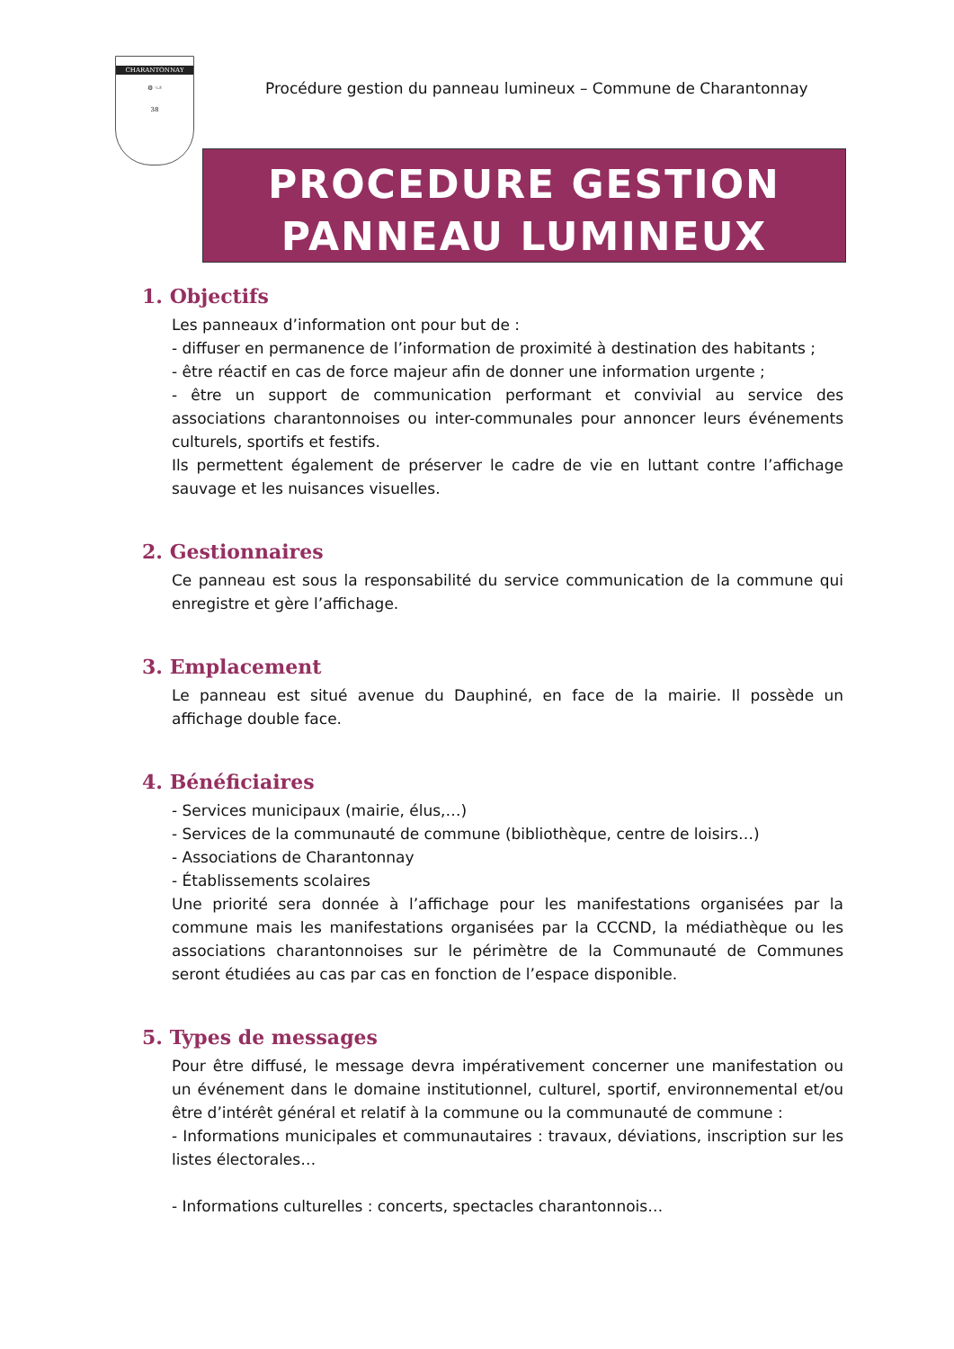CHARANTONNAY
⚙ 𓆛
38
Procédure gestion du panneau lumineux – Commune de Charantonnay
PROCEDURE GESTION
PANNEAU LUMINEUX
1. Objectifs
Les panneaux d’information ont pour but de :
- diffuser en permanence de l’information de proximité à destination des habitants ;
- être réactif en cas de force majeur afin de donner une information urgente ;
- être un support de communication performant et convivial au service des associations charantonnoises ou inter-communales pour annoncer leurs événements culturels, sportifs et festifs.
Ils permettent également de préserver le cadre de vie en luttant contre l’affichage sauvage et les nuisances visuelles.
2. Gestionnaires
Ce panneau est sous la responsabilité du service communication de la commune qui enregistre et gère l’affichage.
3. Emplacement
Le panneau est situé avenue du Dauphiné, en face de la mairie. Il possède un affichage double face.
4. Bénéficiaires
- Services municipaux (mairie, élus,…)
- Services de la communauté de commune (bibliothèque, centre de loisirs…)
- Associations de Charantonnay
- Établissements scolaires
Une priorité sera donnée à l’affichage pour les manifestations organisées par la commune mais les manifestations organisées par la CCCND, la médiathèque ou les associations charantonnoises sur le périmètre de la Communauté de Communes seront étudiées au cas par cas en fonction de l’espace disponible.
5. Types de messages
Pour être diffusé, le message devra impérativement concerner une manifestation ou un événement dans le domaine institutionnel, culturel, sportif, environnemental et/ou être d’intérêt général et relatif à la commune ou la communauté de commune :
- Informations municipales et communautaires : travaux, déviations, inscription sur les listes électorales…
- Informations culturelles : concerts, spectacles charantonnois…